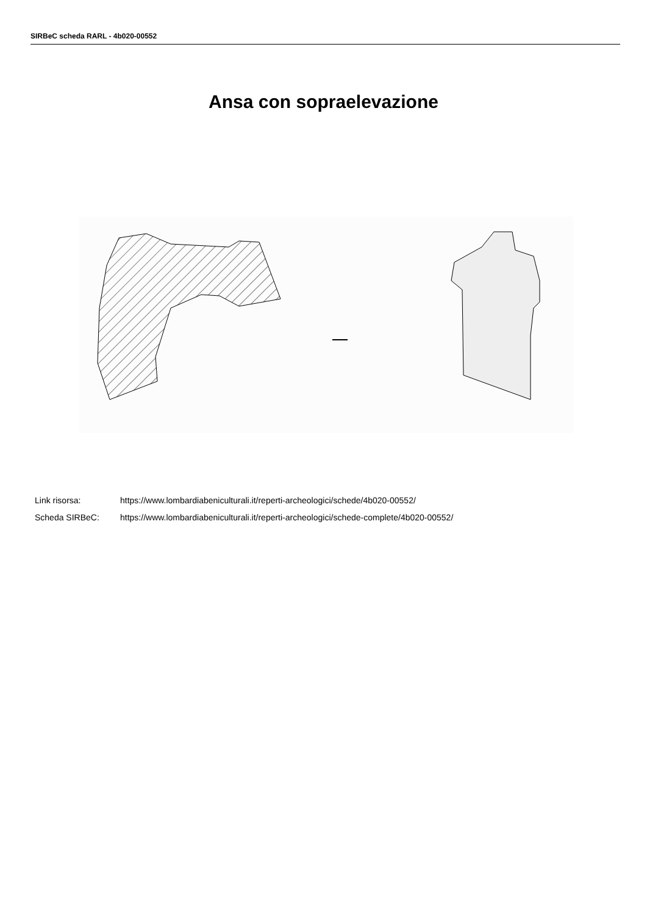SIRBeC scheda RARL - 4b020-00552
Ansa con sopraelevazione
Link risorsa: https://www.lombardiabeniculturali.it/reperti-archeologici/schede/4b020-00552/
Scheda SIRBeC: https://www.lombardiabeniculturali.it/reperti-archeologici/schede-complete/4b020-00552/